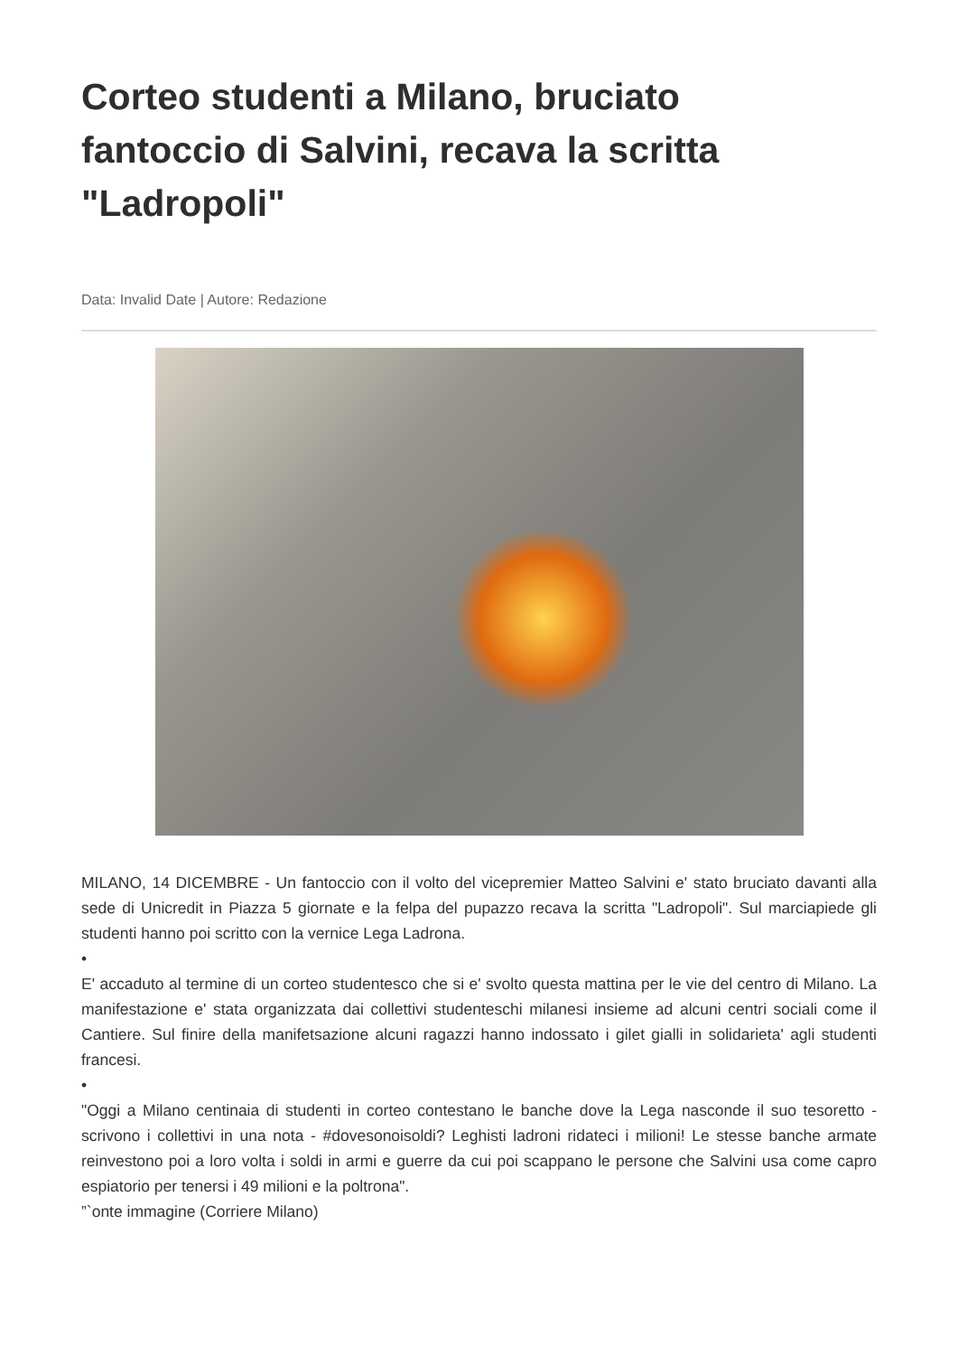Corteo studenti a Milano, bruciato fantoccio di Salvini, recava la scritta "Ladropoli"
Data: Invalid Date | Autore: Redazione
MILANO, 14 DICEMBRE - Un fantoccio con il volto del vicepremier Matteo Salvini e' stato bruciato davanti alla sede di Unicredit in Piazza 5 giornate e la felpa del pupazzo recava la scritta "Ladropoli". Sul marciapiede gli studenti hanno poi scritto con la vernice Lega Ladrona.
•
E' accaduto al termine di un corteo studentesco che si e' svolto questa mattina per le vie del centro di Milano. La manifestazione e' stata organizzata dai collettivi studenteschi milanesi insieme ad alcuni centri sociali come il Cantiere. Sul finire della manifetsazione alcuni ragazzi hanno indossato i gilet gialli in solidarieta' agli studenti francesi.
•
"Oggi a Milano centinaia di studenti in corteo contestano le banche dove la Lega nasconde il suo tesoretto - scrivono i collettivi in una nota - #dovesonoisoldi? Leghisti ladroni ridateci i milioni! Le stesse banche armate reinvestono poi a loro volta i soldi in armi e guerre da cui poi scappano le persone che Salvini usa come capro espiatorio per tenersi i 49 milioni e la poltrona".
”`onte immagine (Corriere Milano)